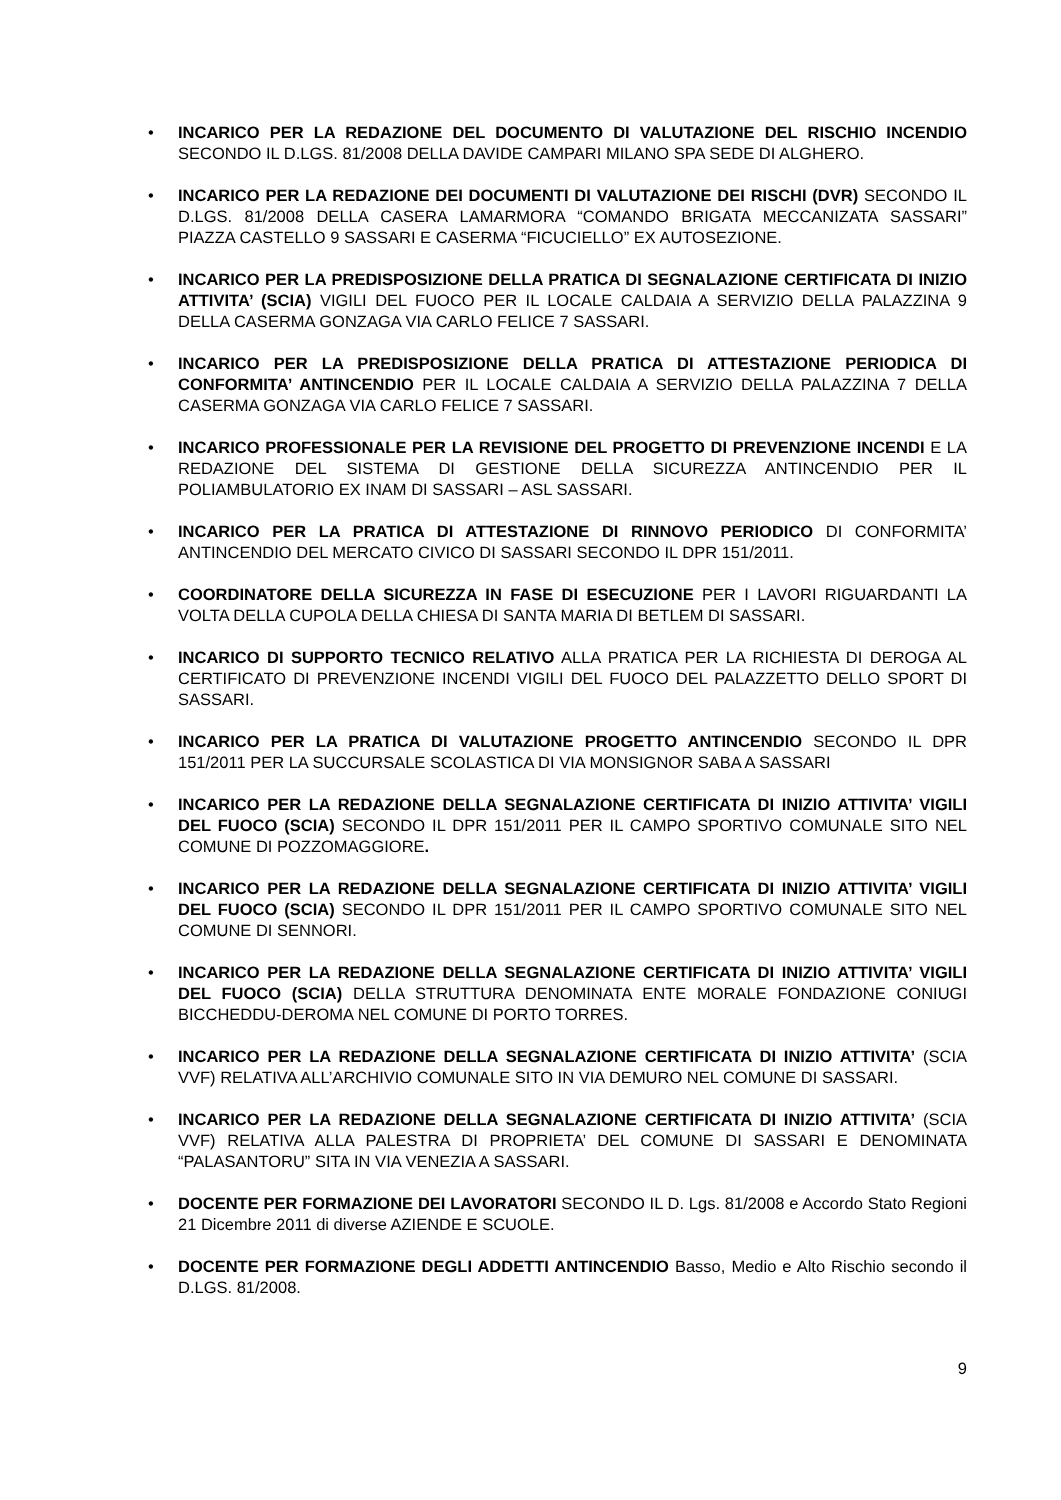• INCARICO PER LA REDAZIONE DEL DOCUMENTO DI VALUTAZIONE DEL RISCHIO INCENDIO SECONDO IL D.LGS. 81/2008 DELLA DAVIDE CAMPARI MILANO SPA SEDE DI ALGHERO.
• INCARICO PER LA REDAZIONE DEI DOCUMENTI DI VALUTAZIONE DEI RISCHI (DVR) SECONDO IL D.LGS. 81/2008 DELLA CASERA LAMARMORA “COMANDO BRIGATA MECCANIZATA SASSARI” PIAZZA CASTELLO 9 SASSARI E CASERMA “FICUCIELLO” EX AUTOSEZIONE.
• INCARICO PER LA PREDISPOSIZIONE DELLA PRATICA DI SEGNALAZIONE CERTIFICATA DI INIZIO ATTIVITA’ (SCIA) VIGILI DEL FUOCO PER IL LOCALE CALDAIA A SERVIZIO DELLA PALAZZINA 9 DELLA CASERMA GONZAGA VIA CARLO FELICE 7 SASSARI.
• INCARICO PER LA PREDISPOSIZIONE DELLA PRATICA DI ATTESTAZIONE PERIODICA DI CONFORMITA’ ANTINCENDIO PER IL LOCALE CALDAIA A SERVIZIO DELLA PALAZZINA 7 DELLA CASERMA GONZAGA VIA CARLO FELICE 7 SASSARI.
• INCARICO PROFESSIONALE PER LA REVISIONE DEL PROGETTO DI PREVENZIONE INCENDI E LA REDAZIONE DEL SISTEMA DI GESTIONE DELLA SICUREZZA ANTINCENDIO PER IL POLIAMBULATORIO EX INAM DI SASSARI – ASL SASSARI.
• INCARICO PER LA PRATICA DI ATTESTAZIONE DI RINNOVO PERIODICO DI CONFORMITA’ ANTINCENDIO DEL MERCATO CIVICO DI SASSARI SECONDO IL DPR 151/2011.
• COORDINATORE DELLA SICUREZZA IN FASE DI ESECUZIONE PER I LAVORI RIGUARDANTI LA VOLTA DELLA CUPOLA DELLA CHIESA DI SANTA MARIA DI BETLEM DI SASSARI.
• INCARICO DI SUPPORTO TECNICO RELATIVO ALLA PRATICA PER LA RICHIESTA DI DEROGA AL CERTIFICATO DI PREVENZIONE INCENDI VIGILI DEL FUOCO DEL PALAZZETTO DELLO SPORT DI SASSARI.
• INCARICO PER LA PRATICA DI VALUTAZIONE PROGETTO ANTINCENDIO SECONDO IL DPR 151/2011 PER LA SUCCURSALE SCOLASTICA DI VIA MONSIGNOR SABA A SASSARI
• INCARICO PER LA REDAZIONE DELLA SEGNALAZIONE CERTIFICATA DI INIZIO ATTIVITA’ VIGILI DEL FUOCO (SCIA) SECONDO IL DPR 151/2011 PER IL CAMPO SPORTIVO COMUNALE SITO NEL COMUNE DI POZZOMAGGIORE.
• INCARICO PER LA REDAZIONE DELLA SEGNALAZIONE CERTIFICATA DI INIZIO ATTIVITA’ VIGILI DEL FUOCO (SCIA) SECONDO IL DPR 151/2011 PER IL CAMPO SPORTIVO COMUNALE SITO NEL COMUNE DI SENNORI.
• INCARICO PER LA REDAZIONE DELLA SEGNALAZIONE CERTIFICATA DI INIZIO ATTIVITA’ VIGILI DEL FUOCO (SCIA) DELLA STRUTTURA DENOMINATA ENTE MORALE FONDAZIONE CONIUGI BICCHEDDU-DEROMA NEL COMUNE DI PORTO TORRES.
• INCARICO PER LA REDAZIONE DELLA SEGNALAZIONE CERTIFICATA DI INIZIO ATTIVITA’ (SCIA VVF) RELATIVA ALL’ARCHIVIO COMUNALE SITO IN VIA DEMURO NEL COMUNE DI SASSARI.
• INCARICO PER LA REDAZIONE DELLA SEGNALAZIONE CERTIFICATA DI INIZIO ATTIVITA’ (SCIA VVF) RELATIVA ALLA PALESTRA DI PROPRIETA’ DEL COMUNE DI SASSARI E DENOMINATA “PALASANTORU” SITA IN VIA VENEZIA A SASSARI.
• DOCENTE PER FORMAZIONE DEI LAVORATORI SECONDO IL D. Lgs. 81/2008 e Accordo Stato Regioni 21 Dicembre 2011 di diverse AZIENDE E SCUOLE.
• DOCENTE PER FORMAZIONE DEGLI ADDETTI ANTINCENDIO Basso, Medio e Alto Rischio secondo il D.LGS. 81/2008.
9